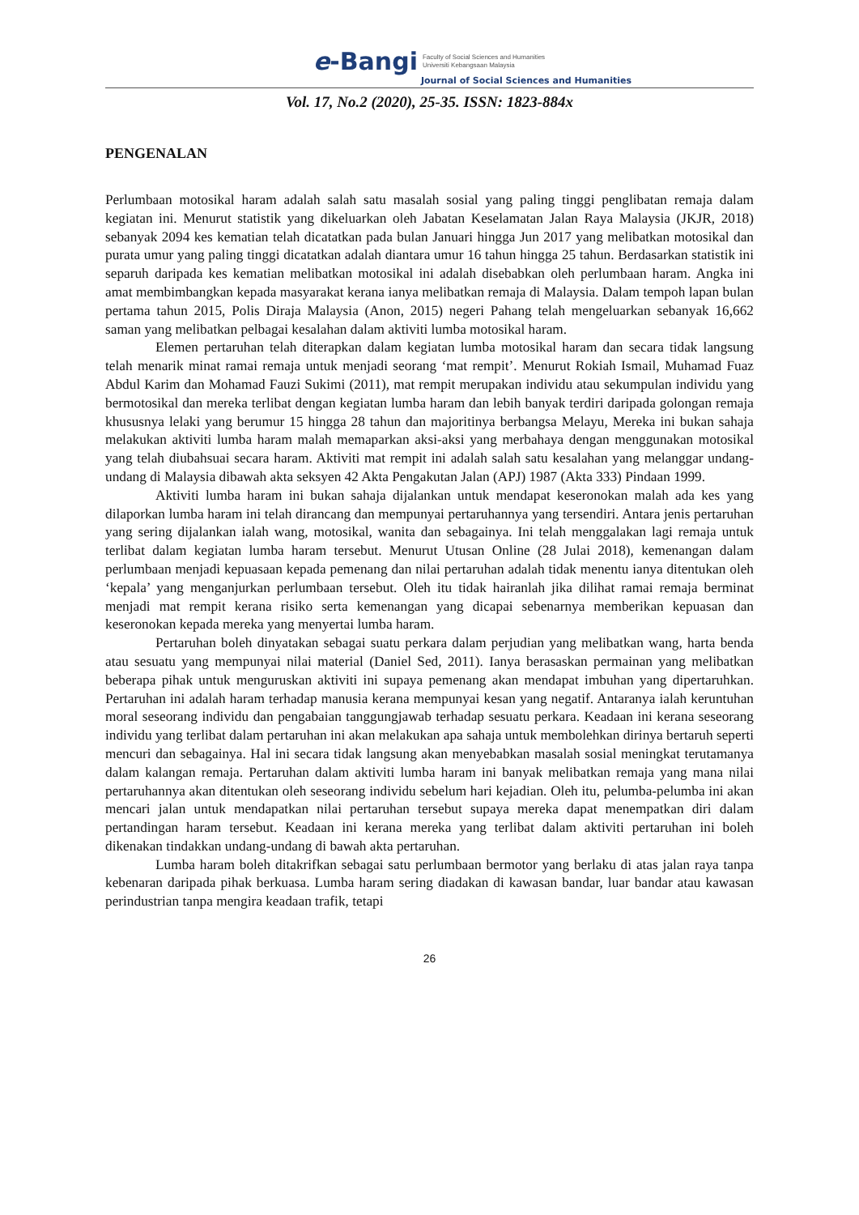e-Bangi Faculty of Social Sciences and Humanities
Universiti Kebangsaan Malaysia
Journal of Social Sciences and Humanities
Vol. 17, No.2 (2020), 25-35. ISSN: 1823-884x
PENGENALAN
Perlumbaan motosikal haram adalah salah satu masalah sosial yang paling tinggi penglibatan remaja dalam kegiatan ini. Menurut statistik yang dikeluarkan oleh Jabatan Keselamatan Jalan Raya Malaysia (JKJR, 2018) sebanyak 2094 kes kematian telah dicatatkan pada bulan Januari hingga Jun 2017 yang melibatkan motosikal dan purata umur yang paling tinggi dicatatkan adalah diantara umur 16 tahun hingga 25 tahun. Berdasarkan statistik ini separuh daripada kes kematian melibatkan motosikal ini adalah disebabkan oleh perlumbaan haram. Angka ini amat membimbangkan kepada masyarakat kerana ianya melibatkan remaja di Malaysia. Dalam tempoh lapan bulan pertama tahun 2015, Polis Diraja Malaysia (Anon, 2015) negeri Pahang telah mengeluarkan sebanyak 16,662 saman yang melibatkan pelbagai kesalahan dalam aktiviti lumba motosikal haram.
Elemen pertaruhan telah diterapkan dalam kegiatan lumba motosikal haram dan secara tidak langsung telah menarik minat ramai remaja untuk menjadi seorang ‘mat rempit’. Menurut Rokiah Ismail, Muhamad Fuaz Abdul Karim dan Mohamad Fauzi Sukimi (2011), mat rempit merupakan individu atau sekumpulan individu yang bermotosikal dan mereka terlibat dengan kegiatan lumba haram dan lebih banyak terdiri daripada golongan remaja khususnya lelaki yang berumur 15 hingga 28 tahun dan majoritinya berbangsa Melayu, Mereka ini bukan sahaja melakukan aktiviti lumba haram malah memaparkan aksi-aksi yang merbahaya dengan menggunakan motosikal yang telah diubahsuai secara haram. Aktiviti mat rempit ini adalah salah satu kesalahan yang melanggar undang-undang di Malaysia dibawah akta seksyen 42 Akta Pengakutan Jalan (APJ) 1987 (Akta 333) Pindaan 1999.
Aktiviti lumba haram ini bukan sahaja dijalankan untuk mendapat keseronokan malah ada kes yang dilaporkan lumba haram ini telah dirancang dan mempunyai pertaruhannya yang tersendiri. Antara jenis pertaruhan yang sering dijalankan ialah wang, motosikal, wanita dan sebagainya. Ini telah menggalakan lagi remaja untuk terlibat dalam kegiatan lumba haram tersebut. Menurut Utusan Online (28 Julai 2018), kemenangan dalam perlumbaan menjadi kepuasaan kepada pemenang dan nilai pertaruhan adalah tidak menentu ianya ditentukan oleh ‘kepala’ yang menganjurkan perlumbaan tersebut. Oleh itu tidak hairanlah jika dilihat ramai remaja berminat menjadi mat rempit kerana risiko serta kemenangan yang dicapai sebenarnya memberikan kepuasan dan keseronokan kepada mereka yang menyertai lumba haram.
Pertaruhan boleh dinyatakan sebagai suatu perkara dalam perjudian yang melibatkan wang, harta benda atau sesuatu yang mempunyai nilai material (Daniel Sed, 2011). Ianya berasaskan permainan yang melibatkan beberapa pihak untuk menguruskan aktiviti ini supaya pemenang akan mendapat imbuhan yang dipertaruhkan. Pertaruhan ini adalah haram terhadap manusia kerana mempunyai kesan yang negatif. Antaranya ialah keruntuhan moral seseorang individu dan pengabaian tanggungjawab terhadap sesuatu perkara. Keadaan ini kerana seseorang individu yang terlibat dalam pertaruhan ini akan melakukan apa sahaja untuk membolehkan dirinya bertaruh seperti mencuri dan sebagainya. Hal ini secara tidak langsung akan menyebabkan masalah sosial meningkat terutamanya dalam kalangan remaja. Pertaruhan dalam aktiviti lumba haram ini banyak melibatkan remaja yang mana nilai pertaruhannya akan ditentukan oleh seseorang individu sebelum hari kejadian. Oleh itu, pelumba-pelumba ini akan mencari jalan untuk mendapatkan nilai pertaruhan tersebut supaya mereka dapat menempatkan diri dalam pertandingan haram tersebut. Keadaan ini kerana mereka yang terlibat dalam aktiviti pertaruhan ini boleh dikenakan tindakkan undang-undang di bawah akta pertaruhan.
Lumba haram boleh ditakrifkan sebagai satu perlumbaan bermotor yang berlaku di atas jalan raya tanpa kebenaran daripada pihak berkuasa. Lumba haram sering diadakan di kawasan bandar, luar bandar atau kawasan perindustrian tanpa mengira keadaan trafik, tetapi
26